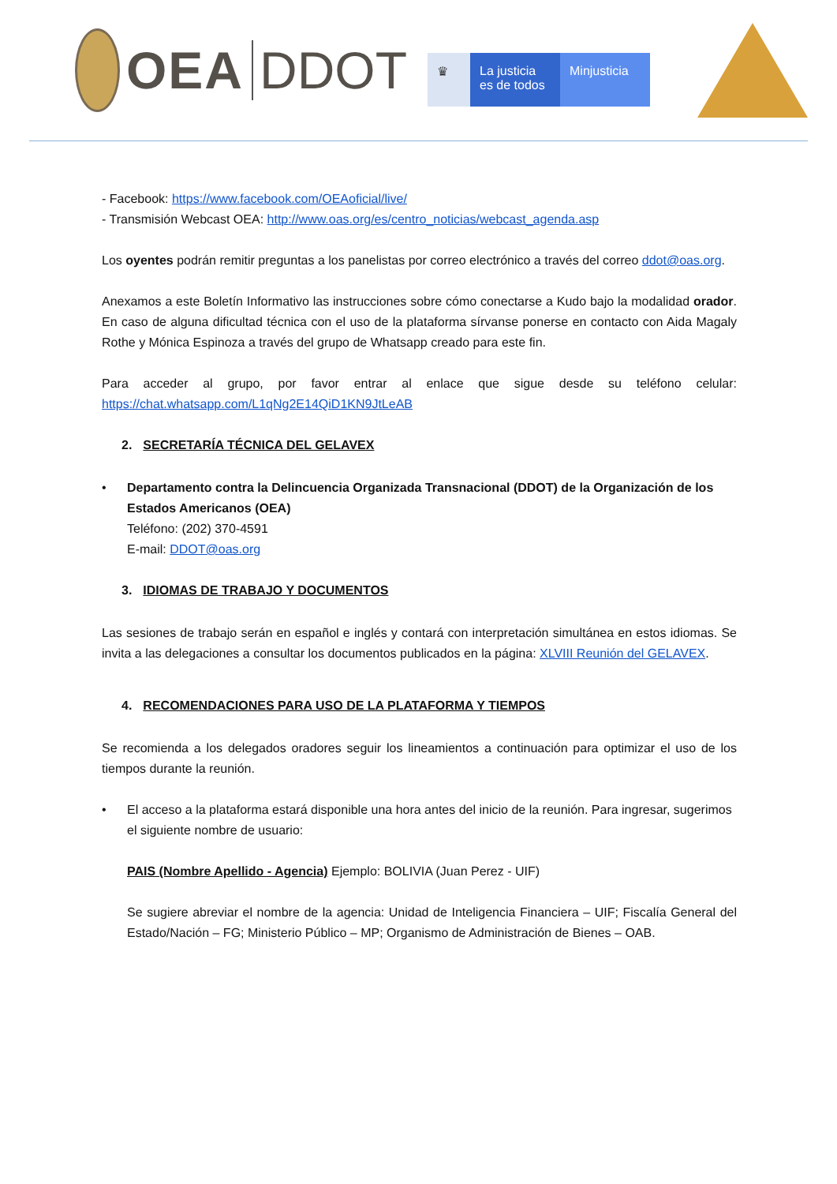OEA DDOT
♛ La justicia es de todos
Minjusticia
- Facebook: https://www.facebook.com/OEAoficial/live/
- Transmisión Webcast OEA: http://www.oas.org/es/centro_noticias/webcast_agenda.asp
Los oyentes podrán remitir preguntas a los panelistas por correo electrónico a través del correo ddot@oas.org.
Anexamos a este Boletín Informativo las instrucciones sobre cómo conectarse a Kudo bajo la modalidad orador. En caso de alguna dificultad técnica con el uso de la plataforma sírvanse ponerse en contacto con Aida Magaly Rothe y Mónica Espinoza a través del grupo de Whatsapp creado para este fin.
Para acceder al grupo, por favor entrar al enlace que sigue desde su teléfono celular: https://chat.whatsapp.com/L1qNg2E14QiD1KN9JtLeAB
2. SECRETARÍA TÉCNICA DEL GELAVEX
• Departamento contra la Delincuencia Organizada Transnacional (DDOT) de la Organización de los Estados Americanos (OEA)
Teléfono: (202) 370-4591
E-mail: DDOT@oas.org
3. IDIOMAS DE TRABAJO Y DOCUMENTOS
Las sesiones de trabajo serán en español e inglés y contará con interpretación simultánea en estos idiomas. Se invita a las delegaciones a consultar los documentos publicados en la página: XLVIII Reunión del GELAVEX.
4. RECOMENDACIONES PARA USO DE LA PLATAFORMA Y TIEMPOS
Se recomienda a los delegados oradores seguir los lineamientos a continuación para optimizar el uso de los tiempos durante la reunión.
• El acceso a la plataforma estará disponible una hora antes del inicio de la reunión. Para ingresar, sugerimos el siguiente nombre de usuario:
PAIS (Nombre Apellido - Agencia) Ejemplo: BOLIVIA (Juan Perez - UIF)
Se sugiere abreviar el nombre de la agencia: Unidad de Inteligencia Financiera – UIF; Fiscalía General del Estado/Nación – FG; Ministerio Público – MP; Organismo de Administración de Bienes – OAB.